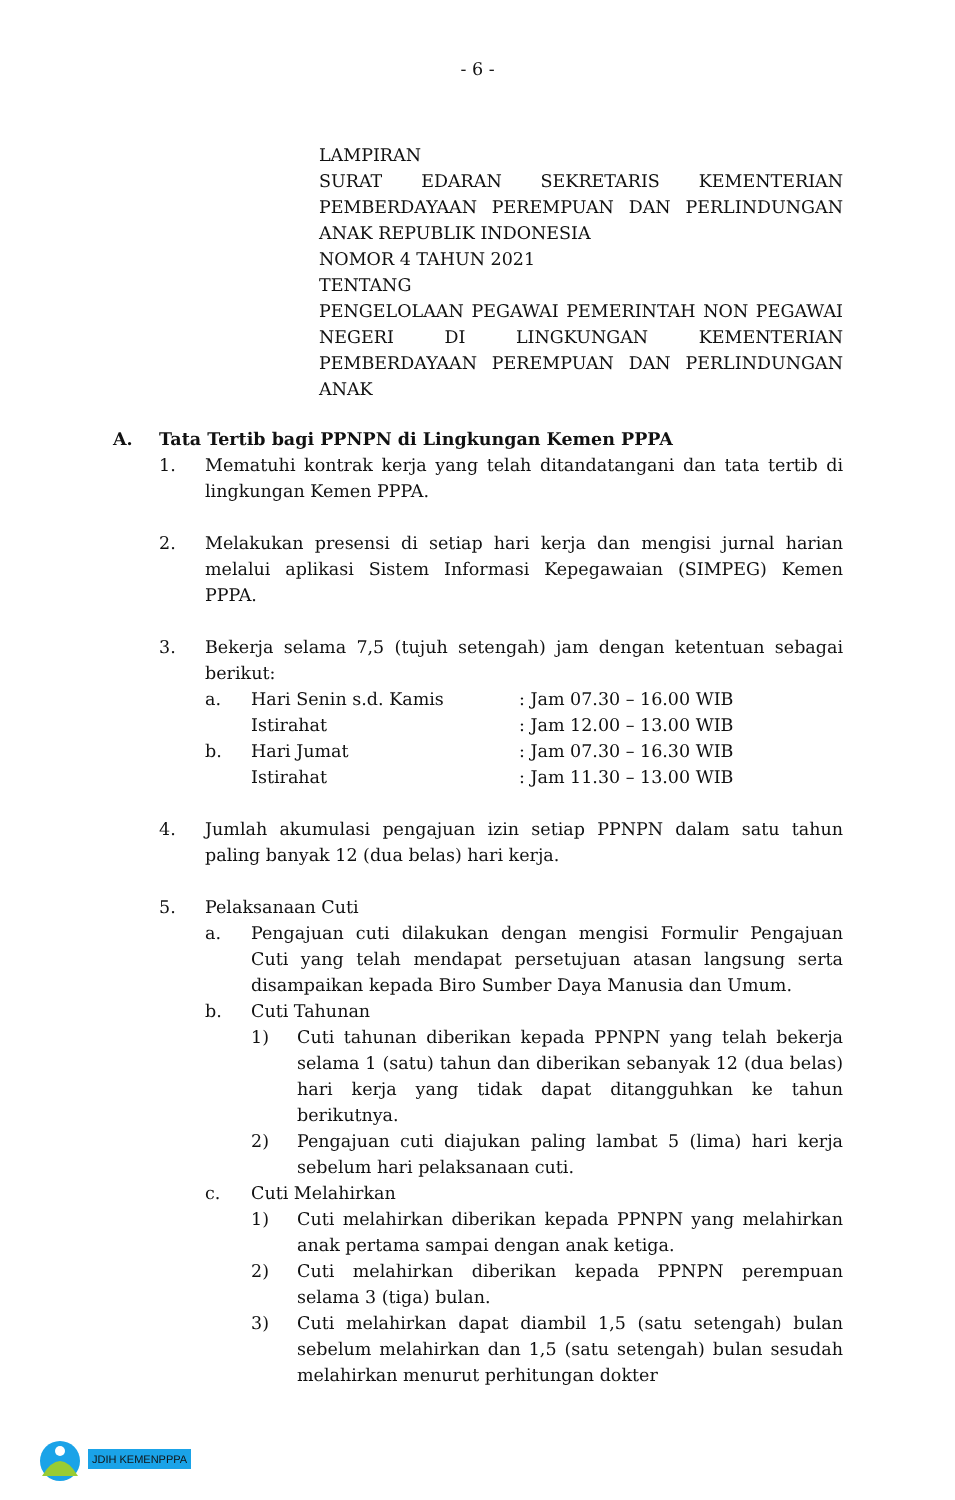- 6 -
LAMPIRAN
SURAT EDARAN SEKRETARIS KEMENTERIAN PEMBERDAYAAN PEREMPUAN DAN PERLINDUNGAN ANAK REPUBLIK INDONESIA
NOMOR 4 TAHUN 2021
TENTANG
PENGELOLAAN PEGAWAI PEMERINTAH NON PEGAWAI NEGERI DI LINGKUNGAN KEMENTERIAN PEMBERDAYAAN PEREMPUAN DAN PERLINDUNGAN ANAK
A. Tata Tertib bagi PPNPN di Lingkungan Kemen PPPA
1. Mematuhi kontrak kerja yang telah ditandatangani dan tata tertib di lingkungan Kemen PPPA.
2. Melakukan presensi di setiap hari kerja dan mengisi jurnal harian melalui aplikasi Sistem Informasi Kepegawaian (SIMPEG) Kemen PPPA.
3. Bekerja selama 7,5 (tujuh setengah) jam dengan ketentuan sebagai berikut:
a. Hari Senin s.d. Kamis: Jam 07.30 – 16.00 WIB
Istirahat: Jam 12.00 – 13.00 WIB
b. Hari Jumat: Jam 07.30 – 16.30 WIB
Istirahat: Jam 11.30 – 13.00 WIB
4. Jumlah akumulasi pengajuan izin setiap PPNPN dalam satu tahun paling banyak 12 (dua belas) hari kerja.
5. Pelaksanaan Cuti
a. Pengajuan cuti dilakukan dengan mengisi Formulir Pengajuan Cuti yang telah mendapat persetujuan atasan langsung serta disampaikan kepada Biro Sumber Daya Manusia dan Umum.
b. Cuti Tahunan
1) Cuti tahunan diberikan kepada PPNPN yang telah bekerja selama 1 (satu) tahun dan diberikan sebanyak 12 (dua belas) hari kerja yang tidak dapat ditangguhkan ke tahun berikutnya.
2) Pengajuan cuti diajukan paling lambat 5 (lima) hari kerja sebelum hari pelaksanaan cuti.
c. Cuti Melahirkan
1) Cuti melahirkan diberikan kepada PPNPN yang melahirkan anak pertama sampai dengan anak ketiga.
2) Cuti melahirkan diberikan kepada PPNPN perempuan selama 3 (tiga) bulan.
3) Cuti melahirkan dapat diambil 1,5 (satu setengah) bulan sebelum melahirkan dan 1,5 (satu setengah) bulan sesudah melahirkan menurut perhitungan dokter
JDIH KEMENPPPA